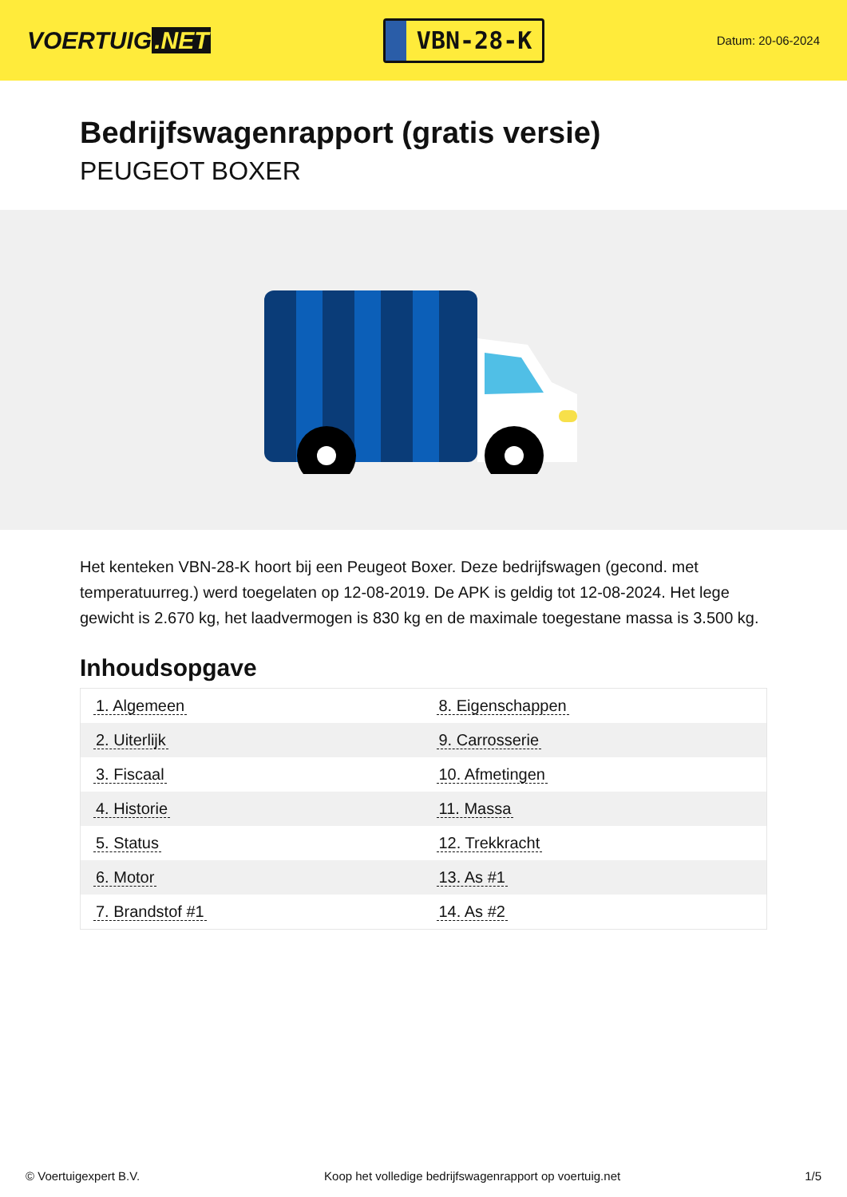VOERTUIG.NET
VBN-28-K
Datum: 20-06-2024
Bedrijfswagenrapport (gratis versie)
PEUGEOT BOXER
Het kenteken VBN-28-K hoort bij een Peugeot Boxer. Deze bedrijfswagen (gecond. met temperatuurreg.) werd toegelaten op 12-08-2019. De APK is geldig tot 12-08-2024. Het lege gewicht is 2.670 kg, het laadvermogen is 830 kg en de maximale toegestane massa is 3.500 kg.
Inhoudsopgave
| 1. Algemeen | 8. Eigenschappen |
| 2. Uiterlijk | 9. Carrosserie |
| 3. Fiscaal | 10. Afmetingen |
| 4. Historie | 11. Massa |
| 5. Status | 12. Trekkracht |
| 6. Motor | 13. As #1 |
| 7. Brandstof #1 | 14. As #2 |
© Voertuigexpert B.V. Koop het volledige bedrijfswagenrapport op voertuig.net 1/5